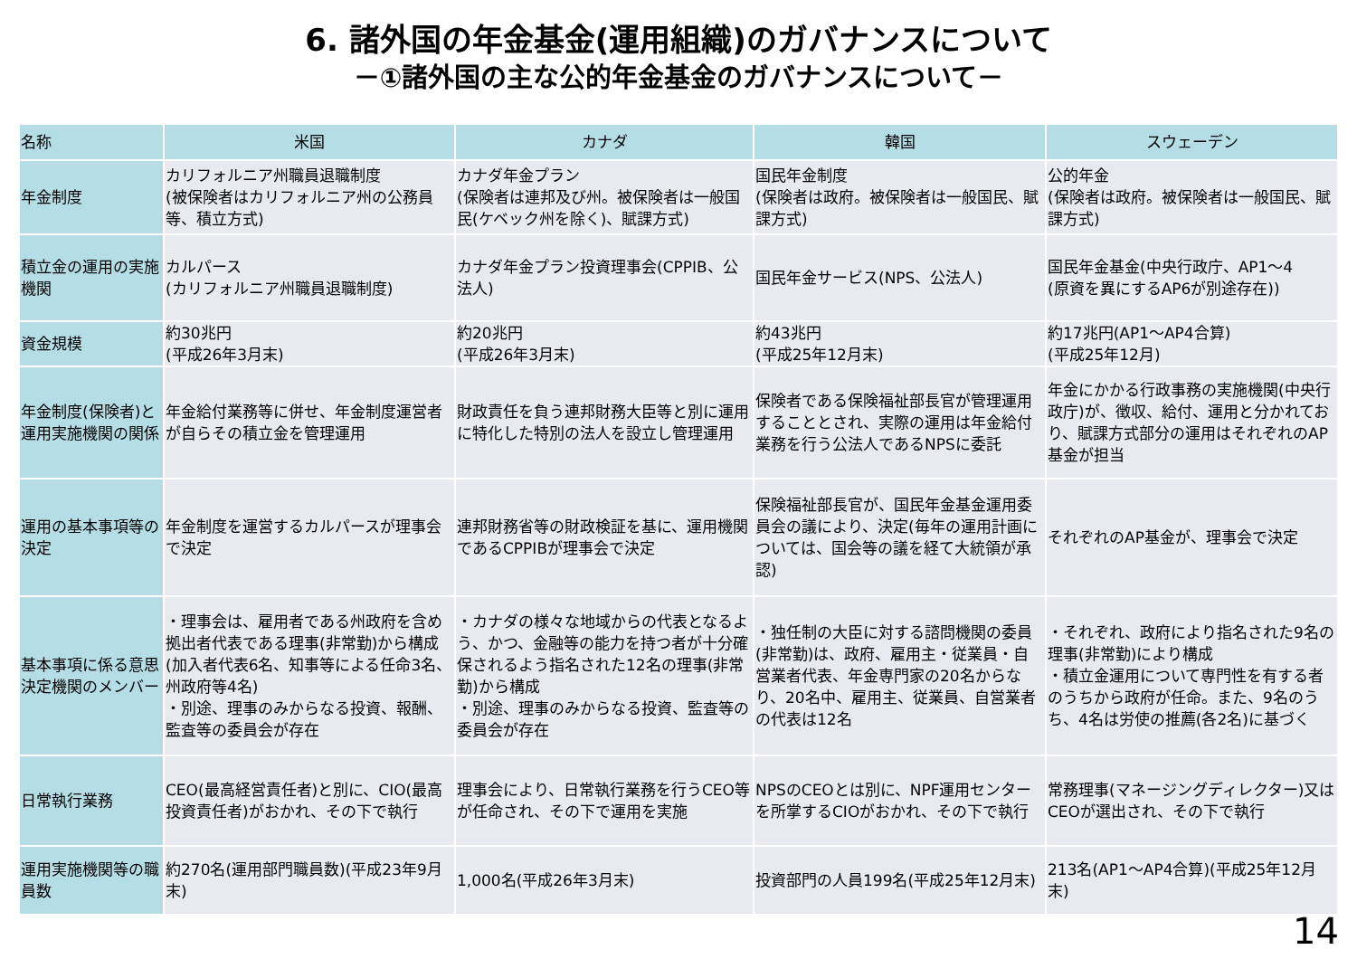6. 諸外国の年金基金(運用組織)のガバナンスについて
－①諸外国の主な公的年金基金のガバナンスについて－
| 名称 | 米国 | カナダ | 韓国 | スウェーデン |
| --- | --- | --- | --- | --- |
| 年金制度 | カリフォルニア州職員退職制度 (被保険者はカリフォルニア州の公務員等、積立方式) | カナダ年金プラン (保険者は連邦及び州。被保険者は一般国民(ケベック州を除く)、賦課方式) | 国民年金制度 (保険者は政府。被保険者は一般国民、賦課方式) | 公的年金 (保険者は政府。被保険者は一般国民、賦課方式) |
| 積立金の運用の実施機関 | カルパース (カリフォルニア州職員退職制度) | カナダ年金プラン投資理事会(CPPIB、公法人) | 国民年金サービス(NPS、公法人) | 国民年金基金(中央行政庁、AP1～4 (原資を異にするAP6が別途存在)) |
| 資金規模 | 約30兆円 (平成26年3月末) | 約20兆円 (平成26年3月末) | 約43兆円 (平成25年12月末) | 約17兆円(AP1～AP4合算) (平成25年12月) |
| 年金制度(保険者)と運用実施機関の関係 | 年金給付業務等に併せ、年金制度運営者が自らその積立金を管理運用 | 財政責任を負う連邦財務大臣等と別に運用に特化した特別の法人を設立し管理運用 | 保険者である保険福祉部長官が管理運用することとされ、実際の運用は年金給付業務を行う公法人であるNPSに委託 | 年金にかかる行政事務の実施機関(中央行政庁)が、徴収、給付、運用と分かれており、賦課方式部分の運用はそれぞれのAP基金が担当 |
| 運用の基本事項等の決定 | 年金制度を運営するカルパースが理事会で決定 | 連邦財務省等の財政検証を基に、運用機関であるCPPIBが理事会で決定 | 保険福祉部長官が、国民年金基金運用委員会の議により、決定(毎年の運用計画については、国会等の議を経て大統領が承認) | それぞれのAP基金が、理事会で決定 |
| 基本事項に係る意思決定機関のメンバー | ・理事会は、雇用者である州政府を含め拠出者代表である理事(非常勤)から構成 (加入者代表6名、知事等による任命3名、州政府等4名) ・別途、理事のみからなる投資、報酬、監査等の委員会が存在 | ・カナダの様々な地域からの代表となるよう、かつ、金融等の能力を持つ者が十分確保されるよう指名された12名の理事(非常勤)から構成 ・別途、理事のみからなる投資、監査等の委員会が存在 | ・独任制の大臣に対する諮問機関の委員(非常勤)は、政府、雇用主・従業員・自営業者代表、年金専門家の20名からなり、20名中、雇用主、従業員、自営業者の代表は12名 | ・それぞれ、政府により指名された9名の理事(非常勤)により構成 ・積立金運用について専門性を有する者のうちから政府が任命。また、9名のうち、4名は労使の推薦(各2名)に基づく |
| 日常執行業務 | CEO(最高経営責任者)と別に、CIO(最高投資責任者)がおかれ、その下で執行 | 理事会により、日常執行業務を行うCEO等が任命され、その下で運用を実施 | NPSのCEOとは別に、NPF運用センターを所掌するCIOがおかれ、その下で執行 | 常務理事(マネージングディレクター)又はCEOが選出され、その下で執行 |
| 運用実施機関等の職員数 | 約270名(運用部門職員数)(平成23年9月末) | 1,000名(平成26年3月末) | 投資部門の人員199名(平成25年12月末) | 213名(AP1～AP4合算)(平成25年12月末) |
14